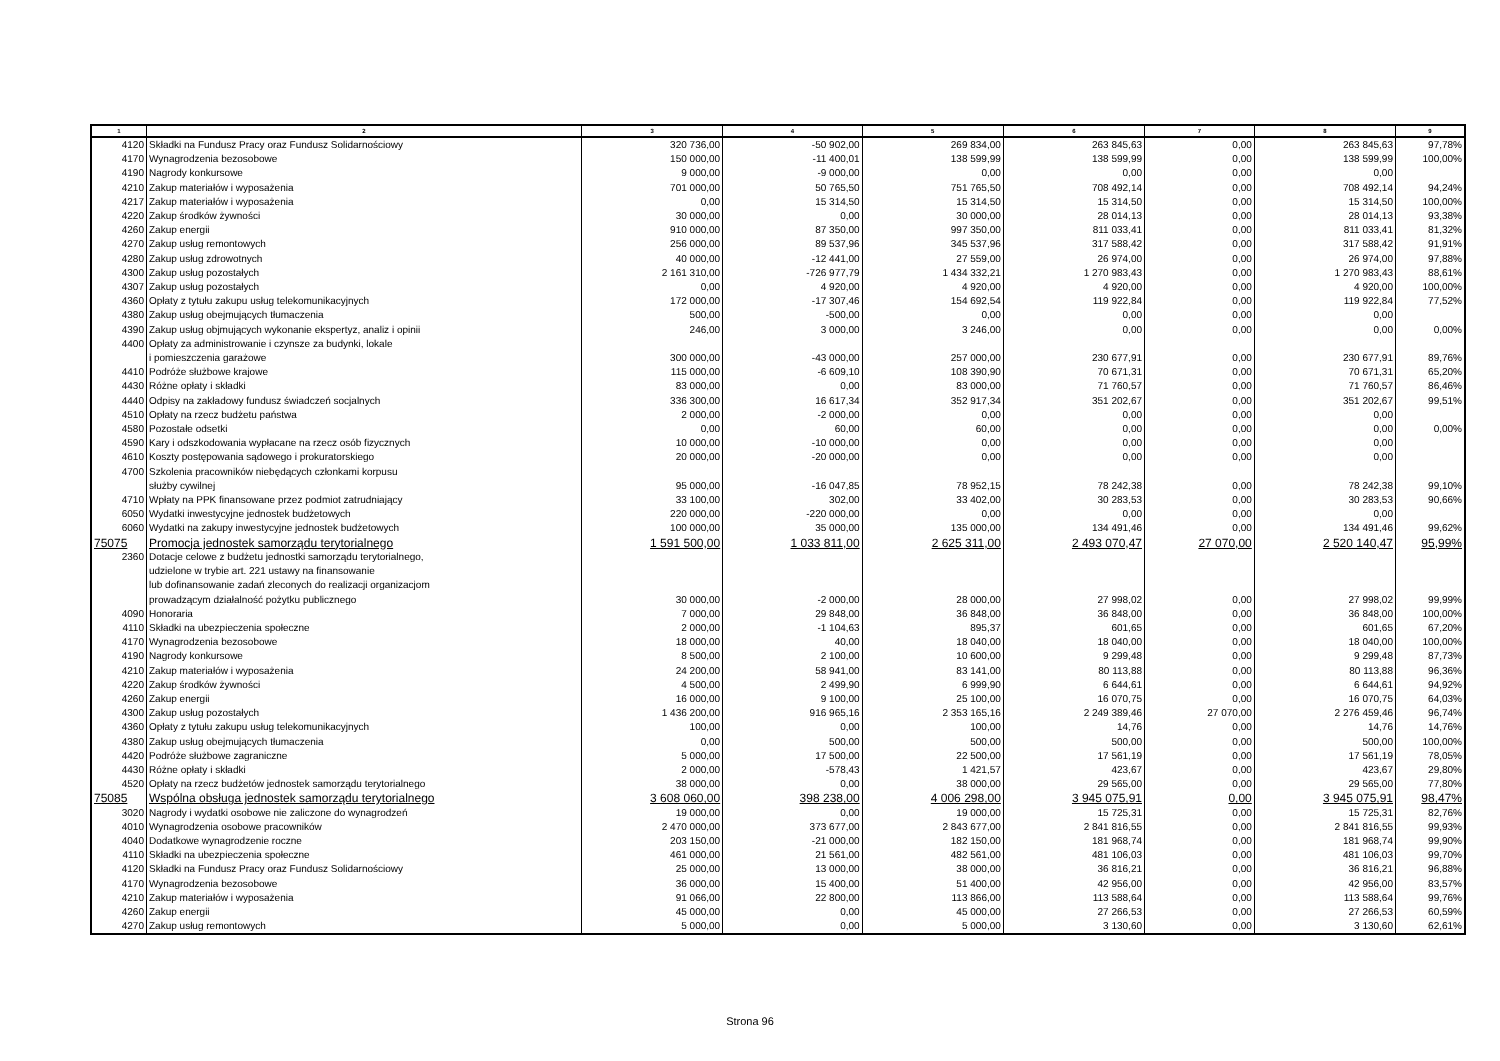| 1 | 2 | 3 | 4 | 5 | 6 | 7 | 8 | 9 |
| --- | --- | --- | --- | --- | --- | --- | --- | --- |
| 4120 | Składki na Fundusz Pracy oraz Fundusz Solidarnościowy | 320 736,00 | -50 902,00 | 269 834,00 | 263 845,63 | 0,00 | 263 845,63 | 97,78% |
| 4170 | Wynagrodzenia bezosobowe | 150 000,00 | -11 400,01 | 138 599,99 | 138 599,99 | 0,00 | 138 599,99 | 100,00% |
| 4190 | Nagrody konkursowe | 9 000,00 | -9 000,00 | 0,00 | 0,00 | 0,00 | 0,00 | |
| 4210 | Zakup materiałów i wyposażenia | 701 000,00 | 50 765,50 | 751 765,50 | 708 492,14 | 0,00 | 708 492,14 | 94,24% |
| 4217 | Zakup materiałów i wyposażenia | 0,00 | 15 314,50 | 15 314,50 | 15 314,50 | 0,00 | 15 314,50 | 100,00% |
| 4220 | Zakup środków żywności | 30 000,00 | 0,00 | 30 000,00 | 28 014,13 | 0,00 | 28 014,13 | 93,38% |
| 4260 | Zakup energii | 910 000,00 | 87 350,00 | 997 350,00 | 811 033,41 | 0,00 | 811 033,41 | 81,32% |
| 4270 | Zakup usług remontowych | 256 000,00 | 89 537,96 | 345 537,96 | 317 588,42 | 0,00 | 317 588,42 | 91,91% |
| 4280 | Zakup usług zdrowotnych | 40 000,00 | -12 441,00 | 27 559,00 | 26 974,00 | 0,00 | 26 974,00 | 97,88% |
| 4300 | Zakup usług pozostałych | 2 161 310,00 | -726 977,79 | 1 434 332,21 | 1 270 983,43 | 0,00 | 1 270 983,43 | 88,61% |
| 4307 | Zakup usług pozostałych | 0,00 | 4 920,00 | 4 920,00 | 4 920,00 | 0,00 | 4 920,00 | 100,00% |
| 4360 | Opłaty z tytułu zakupu usług telekomunikacyjnych | 172 000,00 | -17 307,46 | 154 692,54 | 119 922,84 | 0,00 | 119 922,84 | 77,52% |
| 4380 | Zakup usług obejmujących tłumaczenia | 500,00 | -500,00 | 0,00 | 0,00 | 0,00 | 0,00 | |
| 4390 | Zakup usług objmujących wykonanie ekspertyz, analiz i opinii | 246,00 | 3 000,00 | 3 246,00 | 0,00 | 0,00 | 0,00 | 0,00% |
| 4400 | Opłaty za administrowanie i czynsze za budynki, lokale i pomieszczenia garażowe | 300 000,00 | -43 000,00 | 257 000,00 | 230 677,91 | 0,00 | 230 677,91 | 89,76% |
| 4410 | Podróże służbowe krajowe | 115 000,00 | -6 609,10 | 108 390,90 | 70 671,31 | 0,00 | 70 671,31 | 65,20% |
| 4430 | Różne opłaty i składki | 83 000,00 | 0,00 | 83 000,00 | 71 760,57 | 0,00 | 71 760,57 | 86,46% |
| 4440 | Odpisy na zakładowy fundusz świadczeń socjalnych | 336 300,00 | 16 617,34 | 352 917,34 | 351 202,67 | 0,00 | 351 202,67 | 99,51% |
| 4510 | Opłaty na rzecz budżetu państwa | 2 000,00 | -2 000,00 | 0,00 | 0,00 | 0,00 | 0,00 | |
| 4580 | Pozostałe odsetki | 0,00 | 60,00 | 60,00 | 0,00 | 0,00 | 0,00 | 0,00% |
| 4590 | Kary i odszkodowania wypłacane na rzecz osób fizycznych | 10 000,00 | -10 000,00 | 0,00 | 0,00 | 0,00 | 0,00 | |
| 4610 | Koszty postępowania sądowego i prokuratorskiego | 20 000,00 | -20 000,00 | 0,00 | 0,00 | 0,00 | 0,00 | |
| 4700 | Szkolenia pracowników niebędących członkami korpusu służby cywilnej | 95 000,00 | -16 047,85 | 78 952,15 | 78 242,38 | 0,00 | 78 242,38 | 99,10% |
| 4710 | Wpłaty na PPK finansowane przez podmiot zatrudniający | 33 100,00 | 302,00 | 33 402,00 | 30 283,53 | 0,00 | 30 283,53 | 90,66% |
| 6050 | Wydatki inwestycyjne jednostek budżetowych | 220 000,00 | -220 000,00 | 0,00 | 0,00 | 0,00 | 0,00 | |
| 6060 | Wydatki na zakupy inwestycyjne jednostek budżetowych | 100 000,00 | 35 000,00 | 135 000,00 | 134 491,46 | 0,00 | 134 491,46 | 99,62% |
| 75075 | Promocja jednostek samorządu terytorialnego | 1 591 500,00 | 1 033 811,00 | 2 625 311,00 | 2 493 070,47 | 27 070,00 | 2 520 140,47 | 95,99% |
| 2360 | Dotacje celowe z budżetu jednostki samorządu terytorialnego, udzielone w trybie art. 221 ustawy na finansowanie lub dofinansowanie zadań zleconych do realizacji organizacjom prowadzącym działalność pożytku publicznego | 30 000,00 | -2 000,00 | 28 000,00 | 27 998,02 | 0,00 | 27 998,02 | 99,99% |
| 4090 | Honoraria | 7 000,00 | 29 848,00 | 36 848,00 | 36 848,00 | 0,00 | 36 848,00 | 100,00% |
| 4110 | Składki na ubezpieczenia społeczne | 2 000,00 | -1 104,63 | 895,37 | 601,65 | 0,00 | 601,65 | 67,20% |
| 4170 | Wynagrodzenia bezosobowe | 18 000,00 | 40,00 | 18 040,00 | 18 040,00 | 0,00 | 18 040,00 | 100,00% |
| 4190 | Nagrody konkursowe | 8 500,00 | 2 100,00 | 10 600,00 | 9 299,48 | 0,00 | 9 299,48 | 87,73% |
| 4210 | Zakup materiałów i wyposażenia | 24 200,00 | 58 941,00 | 83 141,00 | 80 113,88 | 0,00 | 80 113,88 | 96,36% |
| 4220 | Zakup środków żywności | 4 500,00 | 2 499,90 | 6 999,90 | 6 644,61 | 0,00 | 6 644,61 | 94,92% |
| 4260 | Zakup energii | 16 000,00 | 9 100,00 | 25 100,00 | 16 070,75 | 0,00 | 16 070,75 | 64,03% |
| 4300 | Zakup usług pozostałych | 1 436 200,00 | 916 965,16 | 2 353 165,16 | 2 249 389,46 | 27 070,00 | 2 276 459,46 | 96,74% |
| 4360 | Opłaty z tytułu zakupu usług telekomunikacyjnych | 100,00 | 0,00 | 100,00 | 14,76 | 0,00 | 14,76 | 14,76% |
| 4380 | Zakup usług obejmujących tłumaczenia | 0,00 | 500,00 | 500,00 | 500,00 | 0,00 | 500,00 | 100,00% |
| 4420 | Podróże służbowe zagraniczne | 5 000,00 | 17 500,00 | 22 500,00 | 17 561,19 | 0,00 | 17 561,19 | 78,05% |
| 4430 | Różne opłaty i składki | 2 000,00 | -578,43 | 1 421,57 | 423,67 | 0,00 | 423,67 | 29,80% |
| 4520 | Opłaty na rzecz budżetów jednostek samorządu terytorialnego | 38 000,00 | 0,00 | 38 000,00 | 29 565,00 | 0,00 | 29 565,00 | 77,80% |
| 75085 | Wspólna obsługa jednostek samorządu terytorialnego | 3 608 060,00 | 398 238,00 | 4 006 298,00 | 3 945 075,91 | 0,00 | 3 945 075,91 | 98,47% |
| 3020 | Nagrody i wydatki osobowe nie zaliczone do wynagrodzeń | 19 000,00 | 0,00 | 19 000,00 | 15 725,31 | 0,00 | 15 725,31 | 82,76% |
| 4010 | Wynagrodzenia osobowe pracowników | 2 470 000,00 | 373 677,00 | 2 843 677,00 | 2 841 816,55 | 0,00 | 2 841 816,55 | 99,93% |
| 4040 | Dodatkowe wynagrodzenie roczne | 203 150,00 | -21 000,00 | 182 150,00 | 181 968,74 | 0,00 | 181 968,74 | 99,90% |
| 4110 | Składki na ubezpieczenia społeczne | 461 000,00 | 21 561,00 | 482 561,00 | 481 106,03 | 0,00 | 481 106,03 | 99,70% |
| 4120 | Składki na Fundusz Pracy oraz Fundusz Solidarnościowy | 25 000,00 | 13 000,00 | 38 000,00 | 36 816,21 | 0,00 | 36 816,21 | 96,88% |
| 4170 | Wynagrodzenia bezosobowe | 36 000,00 | 15 400,00 | 51 400,00 | 42 956,00 | 0,00 | 42 956,00 | 83,57% |
| 4210 | Zakup materiałów i wyposażenia | 91 066,00 | 22 800,00 | 113 866,00 | 113 588,64 | 0,00 | 113 588,64 | 99,76% |
| 4260 | Zakup energii | 45 000,00 | 0,00 | 45 000,00 | 27 266,53 | 0,00 | 27 266,53 | 60,59% |
| 4270 | Zakup usług remontowych | 5 000,00 | 0,00 | 5 000,00 | 3 130,60 | 0,00 | 3 130,60 | 62,61% |
Strona 96